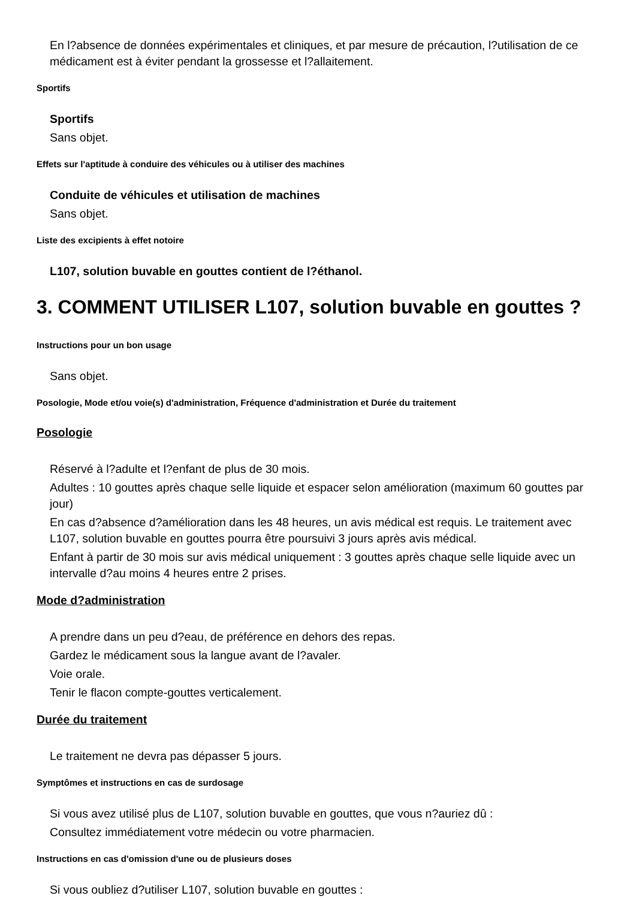En l?absence de données expérimentales et cliniques, et par mesure de précaution, l?utilisation de ce médicament est à éviter pendant la grossesse et l?allaitement.
Sportifs
Sportifs
Sans objet.
Effets sur l'aptitude à conduire des véhicules ou à utiliser des machines
Conduite de véhicules et utilisation de machines
Sans objet.
Liste des excipients à effet notoire
L107, solution buvable en gouttes contient de l?éthanol.
3. COMMENT UTILISER L107, solution buvable en gouttes ?
Instructions pour un bon usage
Sans objet.
Posologie, Mode et/ou voie(s) d'administration, Fréquence d'administration et Durée du traitement
Posologie
Réservé à l?adulte et l?enfant de plus de 30 mois.
Adultes : 10 gouttes après chaque selle liquide et espacer selon amélioration (maximum 60 gouttes par jour)
En cas d?absence d?amélioration dans les 48 heures, un avis médical est requis. Le traitement avec L107, solution buvable en gouttes pourra être poursuivi 3 jours après avis médical.
Enfant à partir de 30 mois sur avis médical uniquement : 3 gouttes après chaque selle liquide avec un intervalle d?au moins 4 heures entre 2 prises.
Mode d?administration
A prendre dans un peu d?eau, de préférence en dehors des repas.
Gardez le médicament sous la langue avant de l?avaler.
Voie orale.
Tenir le flacon compte-gouttes verticalement.
Durée du traitement
Le traitement ne devra pas dépasser 5 jours.
Symptômes et instructions en cas de surdosage
Si vous avez utilisé plus de L107, solution buvable en gouttes, que vous n?auriez dû :
Consultez immédiatement votre médecin ou votre pharmacien.
Instructions en cas d'omission d'une ou de plusieurs doses
Si vous oubliez d?utiliser L107, solution buvable en gouttes :